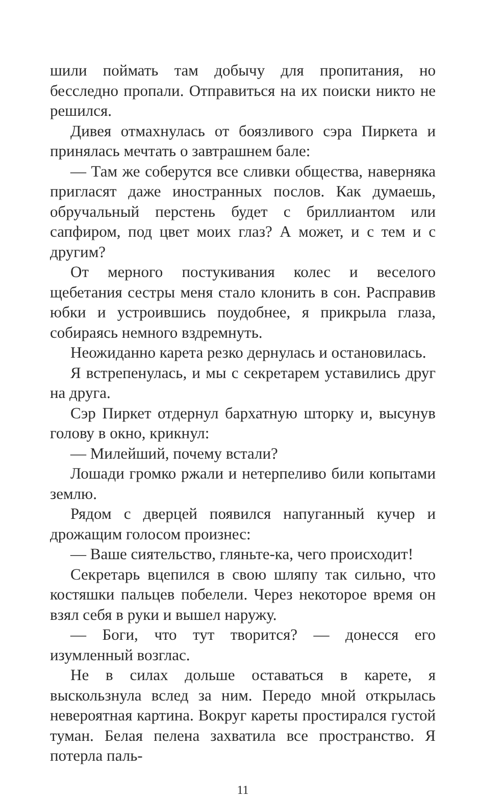шили поймать там добычу для пропитания, но бесследно пропали. Отправиться на их поиски никто не решился.
Дивея отмахнулась от боязливого сэра Пиркета и принялась мечтать о завтрашнем бале:
— Там же соберутся все сливки общества, наверняка пригласят даже иностранных послов. Как думаешь, обручальный перстень будет с бриллиантом или сапфиром, под цвет моих глаз? А может, и с тем и с другим?
От мерного постукивания колес и веселого щебетания сестры меня стало клонить в сон. Расправив юбки и устроившись поудобнее, я прикрыла глаза, собираясь немного вздремнуть.
Неожиданно карета резко дернулась и остановилась.
Я встрепенулась, и мы с секретарем уставились друг на друга.
Сэр Пиркет отдернул бархатную шторку и, высунув голову в окно, крикнул:
— Милейший, почему встали?
Лошади громко ржали и нетерпеливо били копытами землю.
Рядом с дверцей появился напуганный кучер и дрожащим голосом произнес:
— Ваше сиятельство, гляньте-ка, чего происходит!
Секретарь вцепился в свою шляпу так сильно, что костяшки пальцев побелели. Через некоторое время он взял себя в руки и вышел наружу.
— Боги, что тут творится? — донесся его изумленный возглас.
Не в силах дольше оставаться в карете, я выскользнула вслед за ним. Передо мной открылась невероятная картина. Вокруг кареты простирался густой туман. Белая пелена захватила все пространство. Я потерла паль-
11